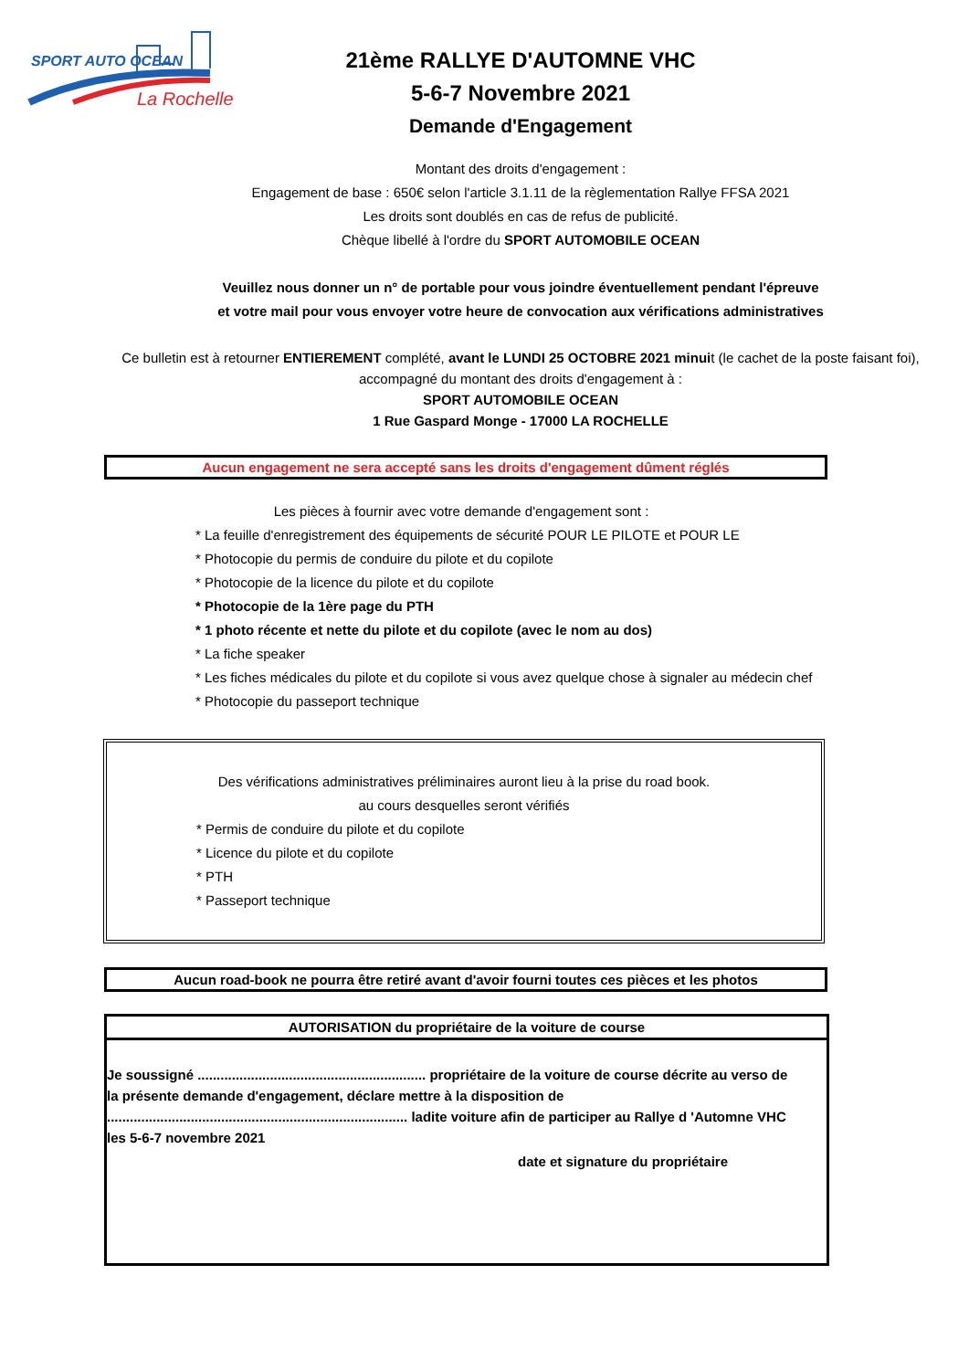SPORT AUTO OCEAN
La Rochelle
21ème RALLYE D'AUTOMNE VHC
5-6-7 Novembre 2021
Demande d'Engagement
Montant des droits d'engagement :
Engagement de base : 650€ selon l'article 3.1.11 de la règlementation Rallye FFSA 2021
Les droits sont doublés en cas de refus de publicité.
Chèque libellé à l'ordre du SPORT AUTOMOBILE OCEAN
Veuillez nous donner un n° de portable pour vous joindre éventuellement pendant l'épreuve
et votre mail pour vous envoyer votre heure de convocation aux vérifications administratives
Ce bulletin est à retourner ENTIEREMENT complété, avant le LUNDI 25 OCTOBRE 2021 minuit (le cachet de la poste faisant foi), accompagné du montant des droits d'engagement à :
SPORT AUTOMOBILE OCEAN
1 Rue Gaspard Monge - 17000 LA ROCHELLE
Aucun engagement ne sera accepté sans les droits d'engagement dûment réglés
Les pièces à fournir avec votre demande d'engagement sont :
* La feuille d'enregistrement des équipements de sécurité POUR LE PILOTE et POUR LE
* Photocopie du permis de conduire du pilote et du copilote
* Photocopie de la licence du pilote et du copilote
* Photocopie de la 1ère page du PTH
* 1 photo récente et nette du pilote et du copilote (avec le nom au dos)
* La fiche speaker
* Les fiches médicales du pilote et du copilote si vous avez quelque chose à signaler au médecin chef
* Photocopie du passeport technique
Des vérifications administratives préliminaires auront lieu à la prise du road book.
au cours desquelles seront vérifiés
* Permis de conduire du pilote et du copilote
* Licence du pilote et du copilote
* PTH
* Passeport technique
Aucun road-book ne pourra être retiré avant d'avoir fourni toutes ces pièces et les photos
AUTORISATION du propriétaire de la voiture de course
Je soussigné ............................................................ propriétaire de la voiture de course décrite au verso de la présente demande d'engagement, déclare mettre à la disposition de ............................................................................... ladite voiture afin de participer au Rallye d 'Automne VHC les 5-6-7 novembre 2021
date et signature du propriétaire